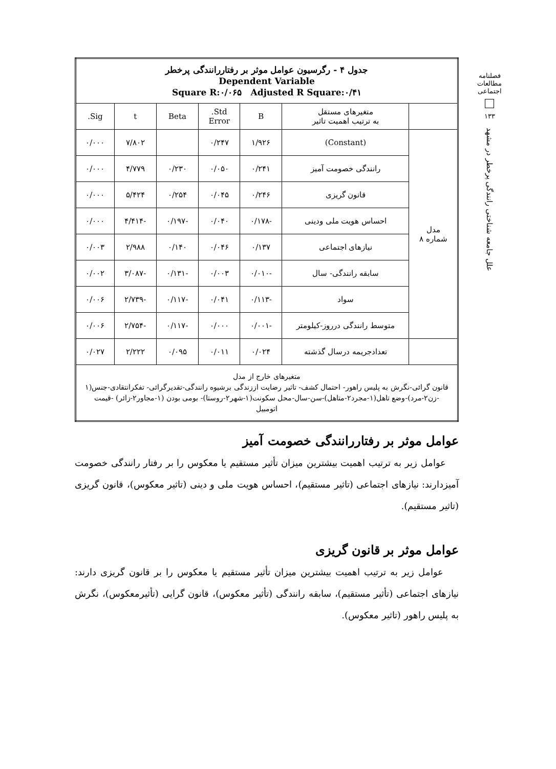فصلنامه مطالعات اجتماعی
۱۳۳
علل جامعه شناختی رانندگی پرخطر در مشهد
| جدول ۴ - رگرسیون عوامل موثر بر رفتاررانندگی پرخطر Dependent Variable Square R:۰/۰۶۵ Adjusted R Square:۰/۴۱ | | | | | | |
| | متغیرهای مستقل به ترتیب اهمیت تاثیر | B | Std. Error | Beta | t | Sig. |
| مدل شماره ۸ | (Constant) | ۱/۹۲۶ | ۰/۲۴۷ | | ۷/۸۰۲ | ۰/۰۰۰ |
| | رانندگی خصومت آمیز | ۰/۲۴۱ | ۰/۰۵۰ | ۰/۲۳۰ | ۴/۷۷۹ | ۰/۰۰۰ |
| | قانون گریزی | ۰/۲۴۶ | ۰/۰۴۵ | ۰/۲۵۴ | ۵/۴۲۴ | ۰/۰۰۰ |
| | احساس هویت ملی ودینی | -۰/۱۷۸ | ۰/۰۴۰ | -۰/۱۹۷ | -۴/۴۱۴ | ۰/۰۰۰ |
| | نیازهای اجتماعی | ۰/۱۳۷ | ۰/۰۴۶ | ۰/۱۴۰ | ۲/۹۸۸ | ۰/۰۰۳ |
| | سابقه رانندگی- سال | -۰/۰۱۰ | ۰/۰۰۳ | -۰/۱۳۱ | -۳/۰۸۷ | ۰/۰۰۲ |
| | سواد | -۰/۱۱۳ | ۰/۰۴۱ | -۰/۱۱۷ | -۲/۷۳۹ | ۰/۰۰۶ |
| | متوسط رانندگی درروز-کیلومتر | -۰/۰۰۱ | ۰/۰۰۰ | -۰/۱۱۷ | -۲/۷۵۴ | ۰/۰۰۶ |
| | تعدادجریمه درسال گذشته | ۰/۰۲۴ | ۰/۰۱۱ | ۰/۰۹۵ | ۲/۲۲۲ | ۰/۰۲۷ |
| متغیرهای خارج از مدل قانون گرائی-نگرش به پلیس راهور- احتمال کشف- تاثیر رضایت اززندگی برشیوه رانندگی-تقدیرگرائی- تفکرانتقادی-جنس(۱ -زن۲-مرد)-وضع تاهل(۱-مجرد۲-متاهل)-سن-سال-محل سکونت(۱-شهر۲-روستا)- بومی بودن (۱-مجاور۲-زائر) -قیمت اتومبیل | | | | | | |
عوامل موثر بر رفتاررانندگی خصومت آمیز
عوامل زیر به ترتیب اهمیت بیشترین میزان تأثیر مستقیم یا معکوس را بر رفتار رانندگی خصومت آمیزدارند: نیازهای اجتماعی (تاثیر مستقیم)، احساس هویت ملی و دینی (تاثیر معکوس)، قانون گریزی (تاثیر مستقیم).
عوامل موثر بر قانون گریزی
عوامل زیر به ترتیب اهمیت بیشترین میزان تأثیر مستقیم یا معکوس را بر قانون گریزی دارند: نیازهای اجتماعی (تأثیر مستقیم)، سابقه رانندگی (تأثیر معکوس)، قانون گرایی (تأثیرمعکوس)، نگرش به پلیس راهور (تاثیر معکوس).